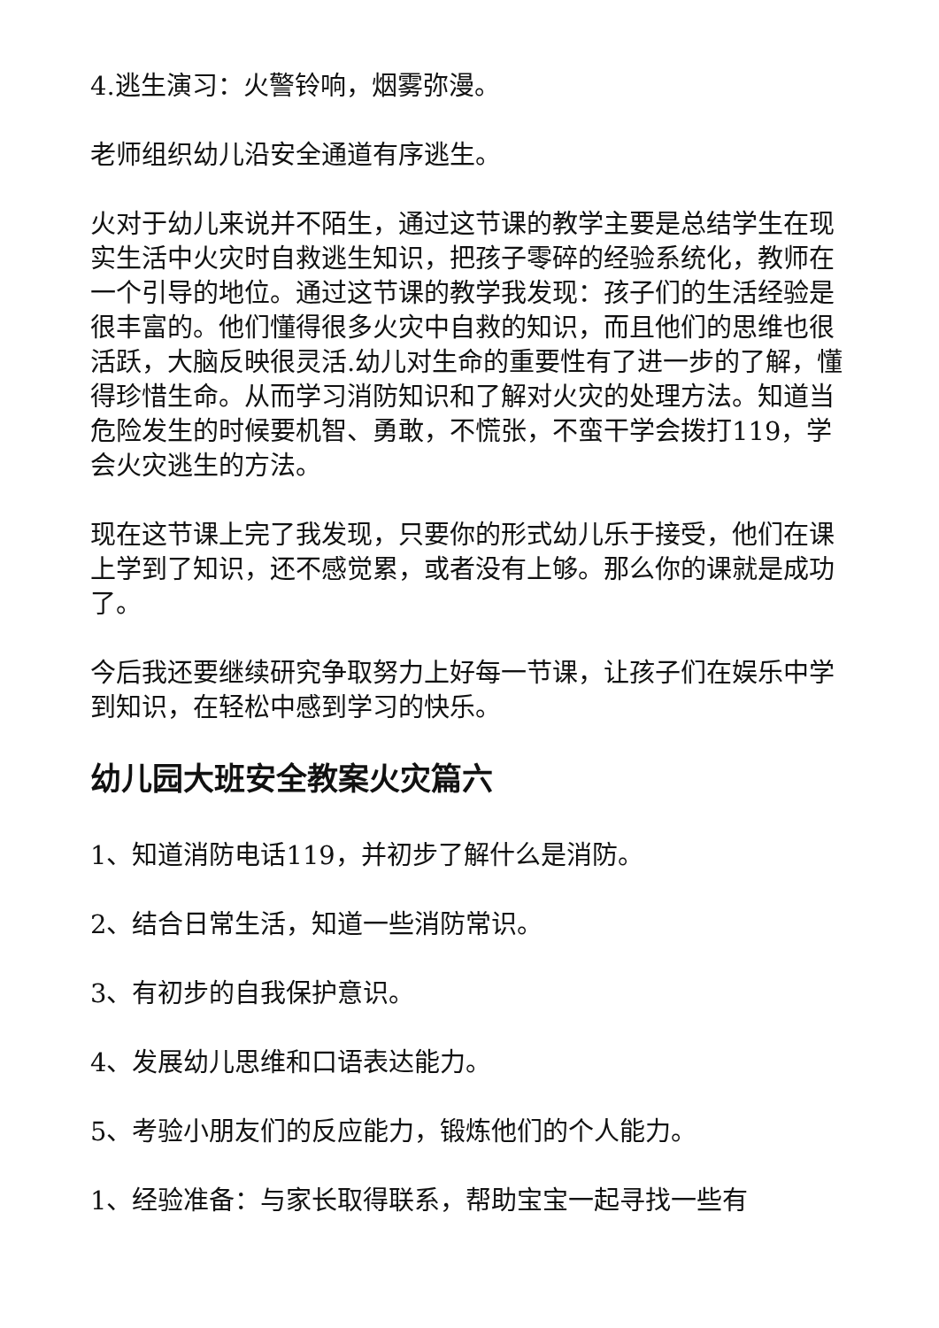4.逃生演习：火警铃响，烟雾弥漫。
老师组织幼儿沿安全通道有序逃生。
火对于幼儿来说并不陌生，通过这节课的教学主要是总结学生在现实生活中火灾时自救逃生知识，把孩子零碎的经验系统化，教师在一个引导的地位。通过这节课的教学我发现：孩子们的生活经验是很丰富的。他们懂得很多火灾中自救的知识，而且他们的思维也很活跃，大脑反映很灵活.幼儿对生命的重要性有了进一步的了解，懂得珍惜生命。从而学习消防知识和了解对火灾的处理方法。知道当危险发生的时候要机智、勇敢，不慌张，不蛮干学会拨打119，学会火灾逃生的方法。
现在这节课上完了我发现，只要你的形式幼儿乐于接受，他们在课上学到了知识，还不感觉累，或者没有上够。那么你的课就是成功了。
今后我还要继续研究争取努力上好每一节课，让孩子们在娱乐中学到知识，在轻松中感到学习的快乐。
幼儿园大班安全教案火灾篇六
1、知道消防电话119，并初步了解什么是消防。
2、结合日常生活，知道一些消防常识。
3、有初步的自我保护意识。
4、发展幼儿思维和口语表达能力。
5、考验小朋友们的反应能力，锻炼他们的个人能力。
1、经验准备：与家长取得联系，帮助宝宝一起寻找一些有